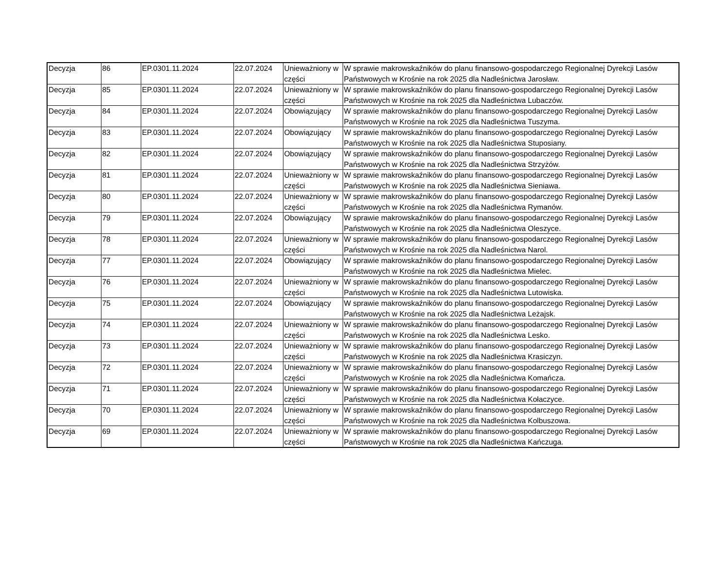| Decyzja | 86 | EP.0301.11.2024 | 22.07.2024 | Unieważniony w części | W sprawie makrowskaźników do planu finansowo-gospodarczego Regionalnej Dyrekcji Lasów Państwowych w Krośnie na rok 2025 dla Nadleśnictwa Jarosław. |
| Decyzja | 85 | EP.0301.11.2024 | 22.07.2024 | Unieważniony w części | W sprawie makrowskaźników do planu finansowo-gospodarczego Regionalnej Dyrekcji Lasów Państwowych w Krośnie na rok 2025 dla Nadleśnictwa Lubaczów. |
| Decyzja | 84 | EP.0301.11.2024 | 22.07.2024 | Obowiązujący | W sprawie makrowskaźników do planu finansowo-gospodarczego Regionalnej Dyrekcji Lasów Państwowych w Krośnie na rok 2025 dla Nadleśnictwa Tuszyma. |
| Decyzja | 83 | EP.0301.11.2024 | 22.07.2024 | Obowiązujący | W sprawie makrowskaźników do planu finansowo-gospodarczego Regionalnej Dyrekcji Lasów Państwowych w Krośnie na rok 2025 dla Nadleśnictwa Stuposiany. |
| Decyzja | 82 | EP.0301.11.2024 | 22.07.2024 | Obowiązujący | W sprawie makrowskaźników do planu finansowo-gospodarczego Regionalnej Dyrekcji Lasów Państwowych w Krośnie na rok 2025 dla Nadleśnictwa Strzyżów. |
| Decyzja | 81 | EP.0301.11.2024 | 22.07.2024 | Unieważniony w części | W sprawie makrowskaźników do planu finansowo-gospodarczego Regionalnej Dyrekcji Lasów Państwowych w Krośnie na rok 2025 dla Nadleśnictwa Sieniawa. |
| Decyzja | 80 | EP.0301.11.2024 | 22.07.2024 | Unieważniony w części | W sprawie makrowskaźników do planu finansowo-gospodarczego Regionalnej Dyrekcji Lasów Państwowych w Krośnie na rok 2025 dla Nadleśnictwa Rymanów. |
| Decyzja | 79 | EP.0301.11.2024 | 22.07.2024 | Obowiązujący | W sprawie makrowskaźników do planu finansowo-gospodarczego Regionalnej Dyrekcji Lasów Państwowych w Krośnie na rok 2025 dla Nadleśnictwa Oleszyce. |
| Decyzja | 78 | EP.0301.11.2024 | 22.07.2024 | Unieważniony w części | W sprawie makrowskaźników do planu finansowo-gospodarczego Regionalnej Dyrekcji Lasów Państwowych w Krośnie na rok 2025 dla Nadleśnictwa Narol. |
| Decyzja | 77 | EP.0301.11.2024 | 22.07.2024 | Obowiązujący | W sprawie makrowskaźników do planu finansowo-gospodarczego Regionalnej Dyrekcji Lasów Państwowych w Krośnie na rok 2025 dla Nadleśnictwa Mielec. |
| Decyzja | 76 | EP.0301.11.2024 | 22.07.2024 | Unieważniony w części | W sprawie makrowskaźników do planu finansowo-gospodarczego Regionalnej Dyrekcji Lasów Państwowych w Krośnie na rok 2025 dla Nadleśnictwa Lutowiska. |
| Decyzja | 75 | EP.0301.11.2024 | 22.07.2024 | Obowiązujący | W sprawie makrowskaźników do planu finansowo-gospodarczego Regionalnej Dyrekcji Lasów Państwowych w Krośnie na rok 2025 dla Nadleśnictwa Leżajsk. |
| Decyzja | 74 | EP.0301.11.2024 | 22.07.2024 | Unieważniony w części | W sprawie makrowskaźników do planu finansowo-gospodarczego Regionalnej Dyrekcji Lasów Państwowych w Krośnie na rok 2025 dla Nadleśnictwa Lesko. |
| Decyzja | 73 | EP.0301.11.2024 | 22.07.2024 | Unieważniony w części | W sprawie makrowskaźników do planu finansowo-gospodarczego Regionalnej Dyrekcji Lasów Państwowych w Krośnie na rok 2025 dla Nadleśnictwa Krasiczyn. |
| Decyzja | 72 | EP.0301.11.2024 | 22.07.2024 | Unieważniony w części | W sprawie makrowskaźników do planu finansowo-gospodarczego Regionalnej Dyrekcji Lasów Państwowych w Krośnie na rok 2025 dla Nadleśnictwa Komańcza. |
| Decyzja | 71 | EP.0301.11.2024 | 22.07.2024 | Unieważniony w części | W sprawie makrowskaźników do planu finansowo-gospodarczego Regionalnej Dyrekcji Lasów Państwowych w Krośnie na rok 2025 dla Nadleśnictwa Kołaczyce. |
| Decyzja | 70 | EP.0301.11.2024 | 22.07.2024 | Unieważniony w części | W sprawie makrowskaźników do planu finansowo-gospodarczego Regionalnej Dyrekcji Lasów Państwowych w Krośnie na rok 2025 dla Nadleśnictwa Kolbuszowa. |
| Decyzja | 69 | EP.0301.11.2024 | 22.07.2024 | Unieważniony w części | W sprawie makrowskaźników do planu finansowo-gospodarczego Regionalnej Dyrekcji Lasów Państwowych w Krośnie na rok 2025 dla Nadleśnictwa Kańczuga. |